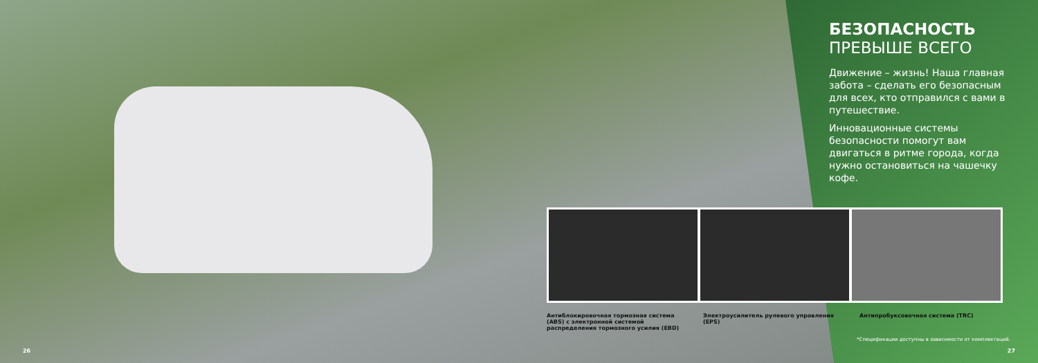БЕЗОПАСНОСТЬ
ПРЕВЫШЕ ВСЕГО
Движение – жизнь! Наша главная забота – сделать его безопасным для всех, кто отправился с вами в путешествие.
Инновационные системы безопасности помогут вам двигаться в ритме города, когда нужно остановиться на чашечку кофе.
Антиблокировочная тормозная система (ABS) с электронной системой распределения тормозного усилия (EBD)
Электроусилитель рулевого управления (EPS) Антипробуксовочная система (TRC)
*Спецификации доступны в зависимости от комплектаций.
26 27